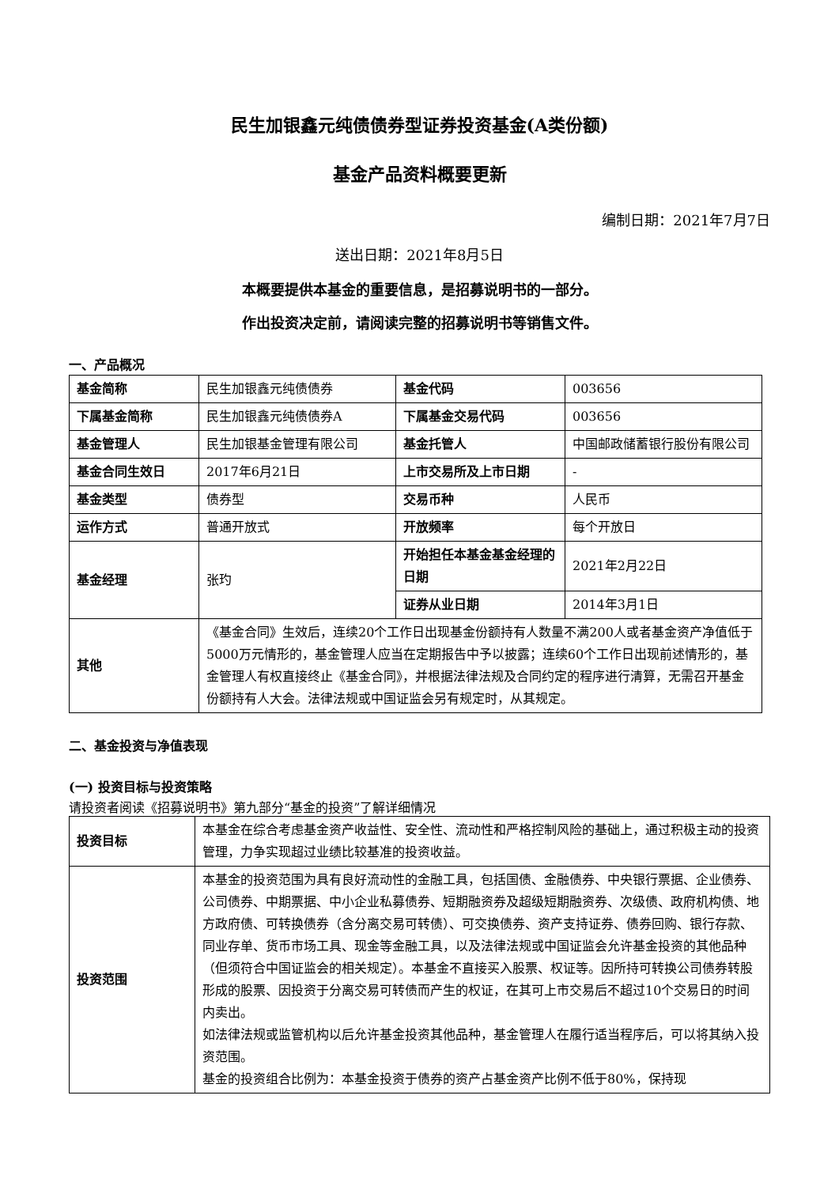民生加银鑫元纯债债券型证券投资基金(A类份额)
基金产品资料概要更新
编制日期：2021年7月7日
送出日期：2021年8月5日
本概要提供本基金的重要信息，是招募说明书的一部分。
作出投资决定前，请阅读完整的招募说明书等销售文件。
一、产品概况
| 基金简称 | 民生加银鑫元纯债债券 | 基金代码 | 003656 |
| 下属基金简称 | 民生加银鑫元纯债债券A | 下属基金交易代码 | 003656 |
| 基金管理人 | 民生加银基金管理有限公司 | 基金托管人 | 中国邮政储蓄银行股份有限公司 |
| 基金合同生效日 | 2017年6月21日 | 上市交易所及上市日期 | - |
| 基金类型 | 债券型 | 交易币种 | 人民币 |
| 运作方式 | 普通开放式 | 开放频率 | 每个开放日 |
| 基金经理 | 张玓 | 开始担任本基金基金经理的日期 | 2021年2月22日 |
| | | 证券从业日期 | 2014年3月1日 |
| 其他 | 《基金合同》生效后，连续20个工作日出现基金份额持有人数量不满200人或者基金资产净值低于5000万元情形的，基金管理人应当在定期报告中予以披露；连续60个工作日出现前述情形的，基金管理人有权直接终止《基金合同》，并根据法律法规及合同约定的程序进行清算，无需召开基金份额持有人大会。法律法规或中国证监会另有规定时，从其规定。 | | |
二、基金投资与净值表现
(一) 投资目标与投资策略
请投资者阅读《招募说明书》第九部分“基金的投资”了解详细情况
| 投资目标 | 本基金在综合考虑基金资产收益性、安全性、流动性和严格控制风险的基础上，通过积极主动的投资管理，力争实现超过业绩比较基准的投资收益。 |
| 投资范围 | 本基金的投资范围为具有良好流动性的金融工具，包括国债、金融债券、中央银行票据、企业债券、公司债券、中期票据、中小企业私募债券、短期融资券及超级短期融资券、次级债、政府机构债、地方政府债、可转换债券（含分离交易可转债）、可交换债券、资产支持证券、债券回购、银行存款、同业存单、货币市场工具、现金等金融工具，以及法律法规或中国证监会允许基金投资的其他品种（但须符合中国证监会的相关规定）。本基金不直接买入股票、权证等。因所持可转换公司债券转股形成的股票、因投资于分离交易可转债而产生的权证，在其可上市交易后不超过10个交易日的时间内卖出。 如法律法规或监管机构以后允许基金投资其他品种，基金管理人在履行适当程序后，可以将其纳入投资范围。 基金的投资组合比例为：本基金投资于债券的资产占基金资产比例不低于80%，保持现 |